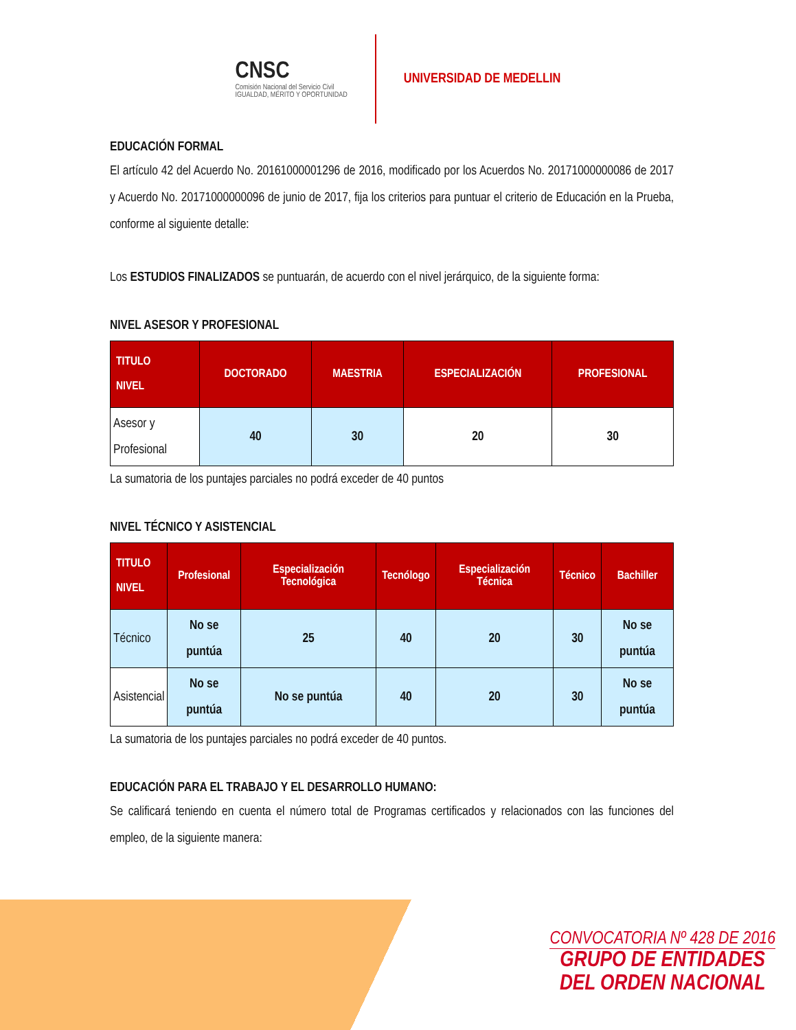CNSC
Comisión Nacional del Servicio Civil
IGUALDAD, MÉRITO Y OPORTUNIDAD
UNIVERSIDAD DE MEDELLIN
EDUCACIÓN FORMAL
El artículo 42 del Acuerdo No. 20161000001296 de 2016, modificado por los Acuerdos No. 20171000000086 de 2017 y Acuerdo No. 20171000000096 de junio de 2017, fija los criterios para puntuar el criterio de Educación en la Prueba, conforme al siguiente detalle:
Los ESTUDIOS FINALIZADOS se puntuarán, de acuerdo con el nivel jerárquico, de la siguiente forma:
NIVEL ASESOR Y PROFESIONAL
| TITULO NIVEL | DOCTORADO | MAESTRIA | ESPECIALIZACIÓN | PROFESIONAL |
| --- | --- | --- | --- | --- |
| Asesor y Profesional | 40 | 30 | 20 | 30 |
La sumatoria de los puntajes parciales no podrá exceder de 40 puntos
NIVEL TÉCNICO Y ASISTENCIAL
| TITULO NIVEL | Profesional | Especialización Tecnológica | Tecnólogo | Especialización Técnica | Técnico | Bachiller |
| --- | --- | --- | --- | --- | --- | --- |
| Técnico | No se puntúa | 25 | 40 | 20 | 30 | No se puntúa |
| Asistencial | No se puntúa | No se puntúa | 40 | 20 | 30 | No se puntúa |
La sumatoria de los puntajes parciales no podrá exceder de 40 puntos.
EDUCACIÓN PARA EL TRABAJO Y EL DESARROLLO HUMANO:
Se calificará teniendo en cuenta el número total de Programas certificados y relacionados con las funciones del empleo, de la siguiente manera:
CONVOCATORIA Nº 428 DE 2016
GRUPO DE ENTIDADES
DEL ORDEN NACIONAL